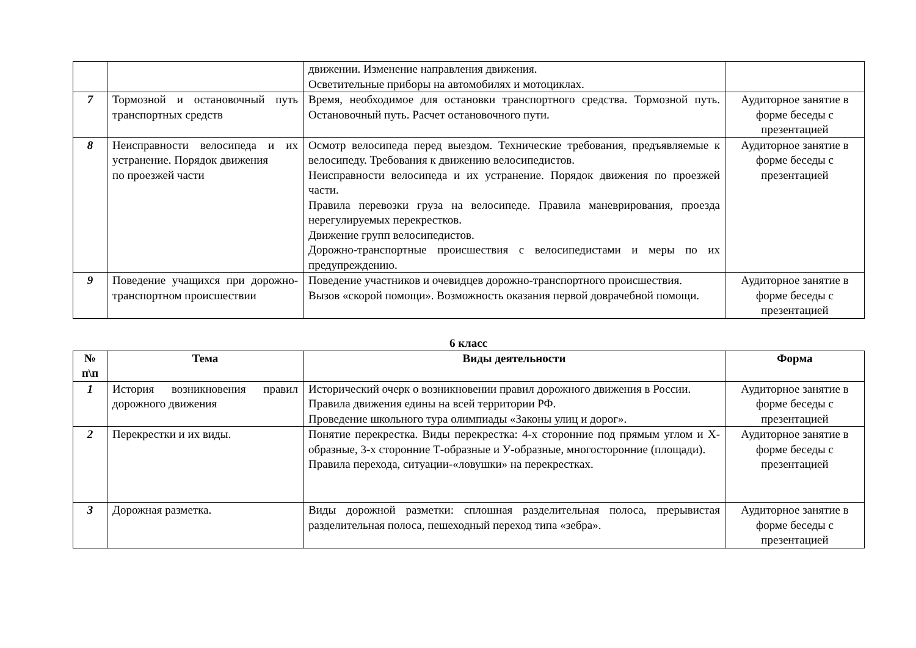| | | движении. Изменение направления движения. Осветительные приборы на автомобилях и мотоциклах. | |
| 7 | Тормозной и остановочный путь транспортных средств | Время, необходимое для остановки транспортного средства. Тормозной путь. Остановочный путь. Расчет остановочного пути. | Аудиторное занятие в форме беседы с презентацией |
| 8 | Неисправности велосипеда и их устранение. Порядок движения по проезжей части | Осмотр велосипеда перед выездом. Технические требования, предъявляемые к велосипеду. Требования к движению велосипедистов. Неисправности велосипеда и их устранение. Порядок движения по проезжей части. Правила перевозки груза на велосипеде. Правила маневрирования, проезда нерегулируемых перекрестков. Движение групп велосипедистов. Дорожно-транспортные происшествия с велосипедистами и меры по их предупреждению. | Аудиторное занятие в форме беседы с презентацией |
| 9 | Поведение учащихся при дорожно-транспортном происшествии | Поведение участников и очевидцев дорожно-транспортного происшествия. Вызов «скорой помощи». Возможность оказания первой доврачебной помощи. | Аудиторное занятие в форме беседы с презентацией |
6 класс
| № п\п | Тема | Виды деятельности | Форма |
| --- | --- | --- | --- |
| 1 | История возникновения правил дорожного движения | Исторический очерк о возникновении правил дорожного движения в России. Правила движения едины на всей территории РФ. Проведение школьного тура олимпиады «Законы улиц и дорог». | Аудиторное занятие в форме беседы с презентацией |
| 2 | Перекрестки и их виды. | Понятие перекрестка. Виды перекрестка: 4-х сторонние под прямым углом и Х-образные, 3-х сторонние Т-образные и У-образные, многосторонние (площади). Правила перехода, ситуации-«ловушки» на перекрестках. | Аудиторное занятие в форме беседы с презентацией |
| 3 | Дорожная разметка. | Виды дорожной разметки: сплошная разделительная полоса, прерывистая разделительная полоса, пешеходный переход типа «зебра». | Аудиторное занятие в форме беседы с презентацией |